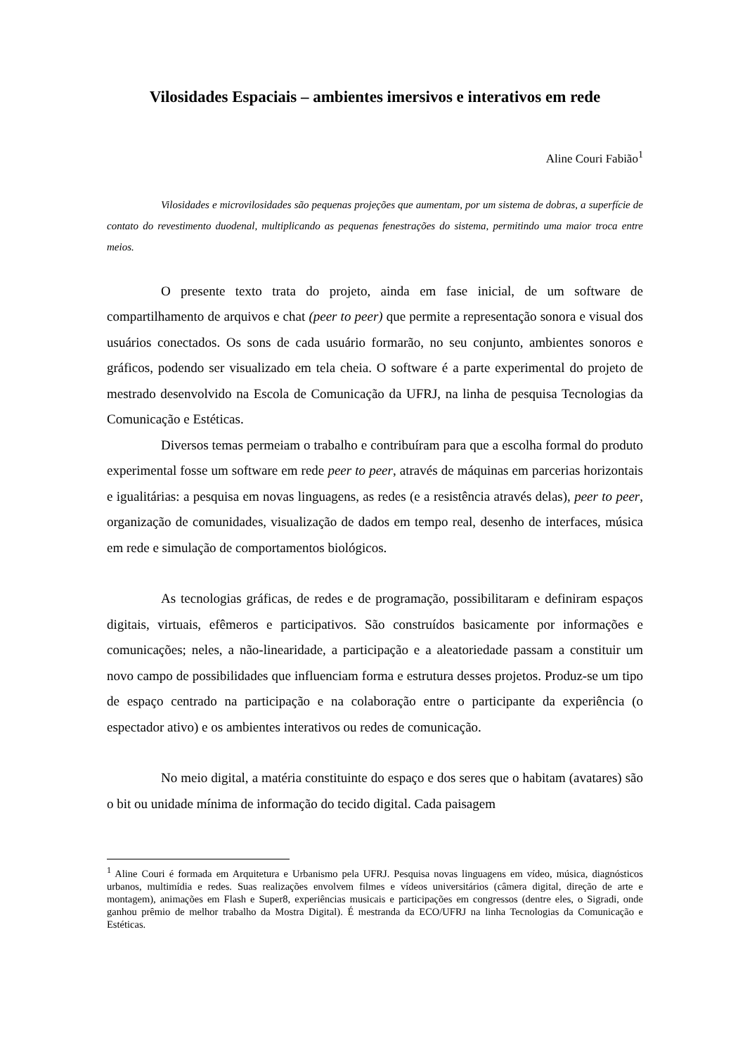Vilosidades Espaciais – ambientes imersivos e interativos em rede
Aline Couri Fabião<sup>1</sup>
Vilosidades e microvilosidades são pequenas projeções que aumentam, por um sistema de dobras, a superfície de contato do revestimento duodenal, multiplicando as pequenas fenestrações do sistema, permitindo uma maior troca entre meios.
O presente texto trata do projeto, ainda em fase inicial, de um software de compartilhamento de arquivos e chat (peer to peer) que permite a representação sonora e visual dos usuários conectados. Os sons de cada usuário formarão, no seu conjunto, ambientes sonoros e gráficos, podendo ser visualizado em tela cheia. O software é a parte experimental do projeto de mestrado desenvolvido na Escola de Comunicação da UFRJ, na linha de pesquisa Tecnologias da Comunicação e Estéticas.
Diversos temas permeiam o trabalho e contribuíram para que a escolha formal do produto experimental fosse um software em rede peer to peer, através de máquinas em parcerias horizontais e igualitárias: a pesquisa em novas linguagens, as redes (e a resistência através delas), peer to peer, organização de comunidades, visualização de dados em tempo real, desenho de interfaces, música em rede e simulação de comportamentos biológicos.
As tecnologias gráficas, de redes e de programação, possibilitaram e definiram espaços digitais, virtuais, efêmeros e participativos. São construídos basicamente por informações e comunicações; neles, a não-linearidade, a participação e a aleatoriedade passam a constituir um novo campo de possibilidades que influenciam forma e estrutura desses projetos. Produz-se um tipo de espaço centrado na participação e na colaboração entre o participante da experiência (o espectador ativo) e os ambientes interativos ou redes de comunicação.
No meio digital, a matéria constituinte do espaço e dos seres que o habitam (avatares) são o bit ou unidade mínima de informação do tecido digital. Cada paisagem
<sup>1</sup> Aline Couri é formada em Arquitetura e Urbanismo pela UFRJ. Pesquisa novas linguagens em vídeo, música, diagnósticos urbanos, multimídia e redes. Suas realizações envolvem filmes e vídeos universitários (câmera digital, direção de arte e montagem), animações em Flash e Super8, experiências musicais e participações em congressos (dentre eles, o Sigradi, onde ganhou prêmio de melhor trabalho da Mostra Digital). É mestranda da ECO/UFRJ na linha Tecnologias da Comunicação e Estéticas.